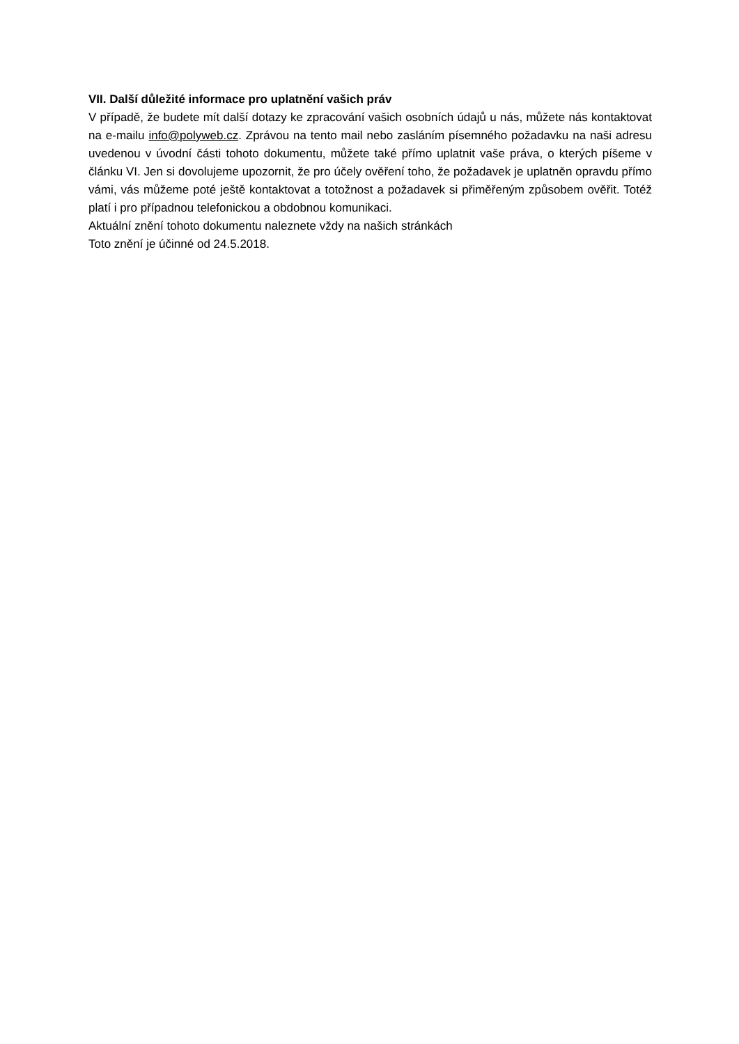VII. Další důležité informace pro uplatnění vašich práv
V případě, že budete mít další dotazy ke zpracování vašich osobních údajů u nás, můžete nás kontaktovat na e-mailu info@polyweb.cz. Zprávou na tento mail nebo zasláním písemného požadavku na naši adresu uvedenou v úvodní části tohoto dokumentu, můžete také přímo uplatnit vaše práva, o kterých píšeme v článku VI. Jen si dovolujeme upozornit, že pro účely ověření toho, že požadavek je uplatněn opravdu přímo vámi, vás můžeme poté ještě kontaktovat a totožnost a požadavek si přiměřeným způsobem ověřit. Totéž platí i pro případnou telefonickou a obdobnou komunikaci.
Aktuální znění tohoto dokumentu naleznete vždy na našich stránkách
Toto znění je účinné od 24.5.2018.